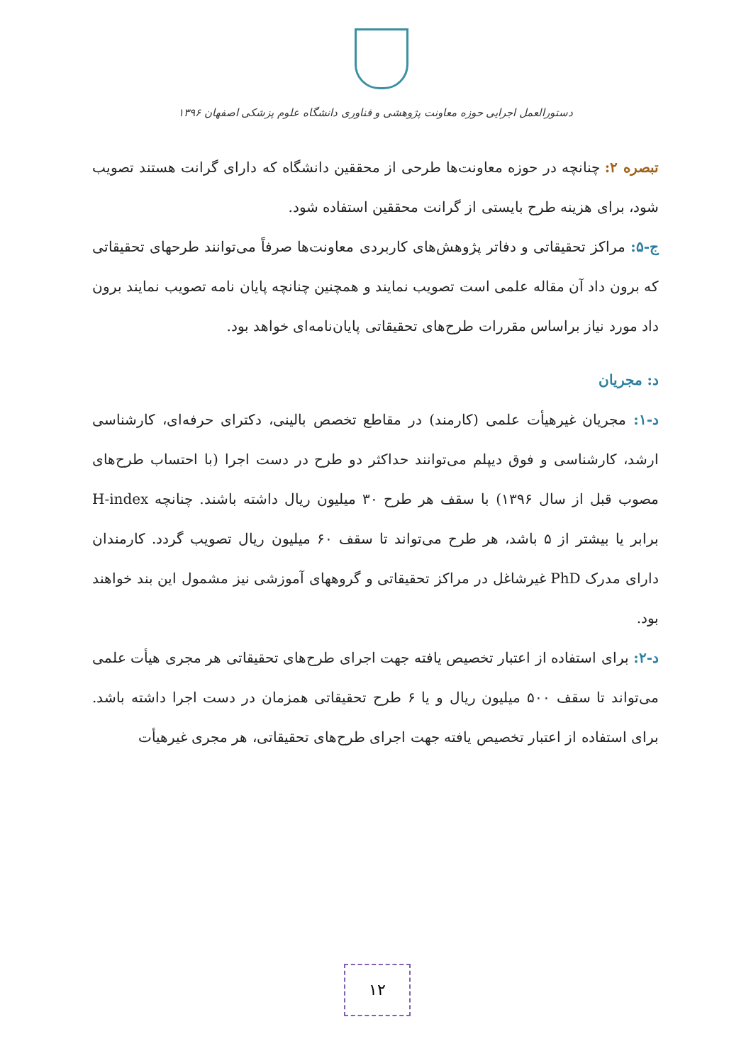دستورالعمل اجرایی حوزه معاونت پژوهشی و فناوری دانشگاه علوم پزشکی اصفهان ۱۳۹۶
تبصره ۲: چنانچه در حوزه معاونت‌ها طرحی از محققین دانشگاه که دارای گرانت هستند تصویب شود، برای هزینه طرح بایستی از گرانت محققین استفاده شود.
ج-۵: مراکز تحقیقاتی و دفاتر پژوهش‌های کاربردی معاونت‌ها صرفاً می‌توانند طرحهای تحقیقاتی که برون داد آن مقاله علمی است تصویب نمایند و همچنین چنانچه پایان نامه تصویب نمایند برون داد مورد نیاز براساس مقررات طرح‌های تحقیقاتی پایان‌نامه‌ای خواهد بود.
د: مجریان
د-۱: مجریان غیرهیأت علمی (کارمند) در مقاطع تخصص بالینی، دکترای حرفه‌ای، کارشناسی ارشد، کارشناسی و فوق دیپلم می‌توانند حداکثر دو طرح در دست اجرا (با احتساب طرح‌های مصوب قبل از سال ۱۳۹۶) با سقف هر طرح ۳۰ میلیون ریال داشته باشند. چنانچه H-index برابر یا بیشتر از ۵ باشد، هر طرح می‌تواند تا سقف ۶۰ میلیون ریال تصویب گردد. کارمندان دارای مدرک PhD غیرشاغل در مراکز تحقیقاتی و گروههای آموزشی نیز مشمول این بند خواهند بود.
د-۲: برای استفاده از اعتبار تخصیص یافته جهت اجرای طرح‌های تحقیقاتی هر مجری هیأت علمی می‌تواند تا سقف ۵۰۰ میلیون ریال و یا ۶ طرح تحقیقاتی همزمان در دست اجرا داشته باشد. برای استفاده از اعتبار تخصیص یافته جهت اجرای طرح‌های تحقیقاتی، هر مجری غیرهیأت
۱۲